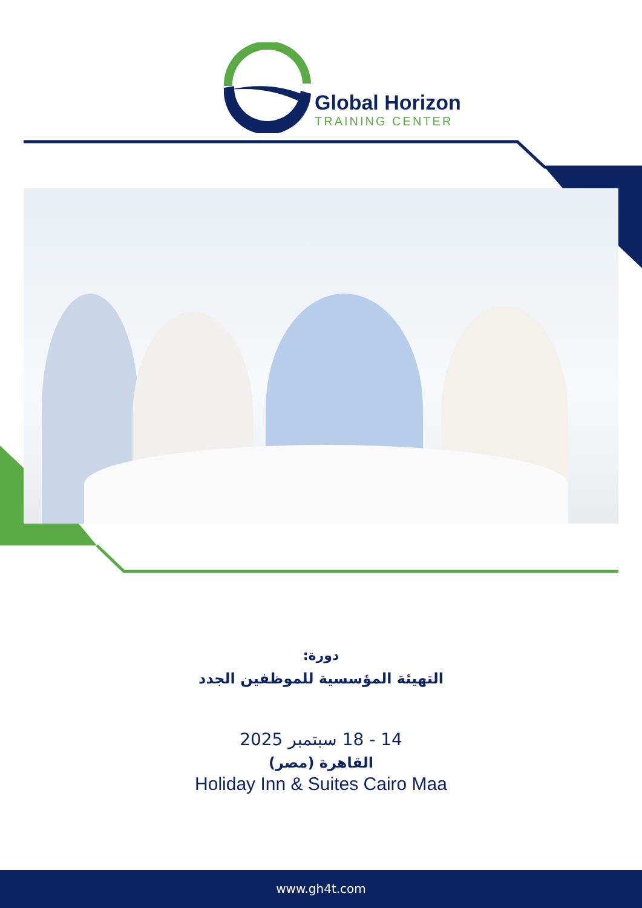Global Horizon
TRAINING CENTER
دورة:
التهيئة المؤسسية للموظفين الجدد
14 - 18 سبتمبر 2025
القاهرة (مصر)
Holiday Inn & Suites Cairo Maa
www.gh4t.com